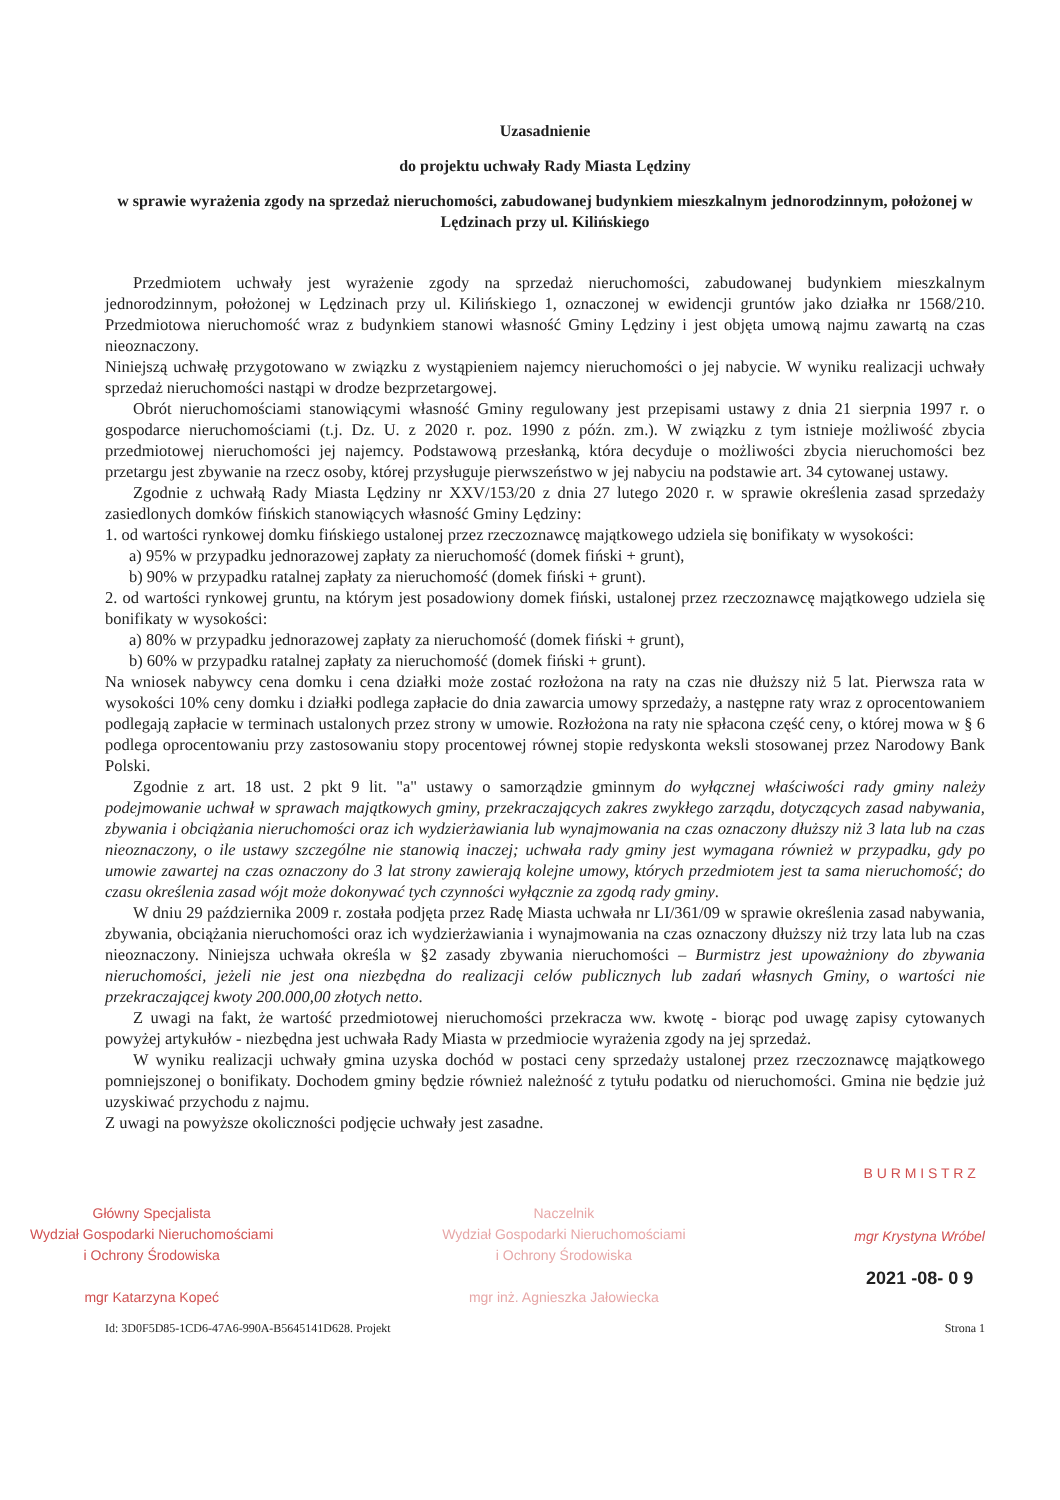Uzasadnienie
do projektu uchwały Rady Miasta Lędziny
w sprawie wyrażenia zgody na sprzedaż nieruchomości, zabudowanej budynkiem mieszkalnym jednorodzinnym, położonej w Lędzinach przy ul. Kilińskiego
Przedmiotem uchwały jest wyrażenie zgody na sprzedaż nieruchomości, zabudowanej budynkiem mieszkalnym jednorodzinnym, położonej w Lędzinach przy ul. Kilińskiego 1, oznaczonej w ewidencji gruntów jako działka nr 1568/210. Przedmiotowa nieruchomość wraz z budynkiem stanowi własność Gminy Lędziny i jest objęta umową najmu zawartą na czas nieoznaczony.
Niniejszą uchwałę przygotowano w związku z wystąpieniem najemcy nieruchomości o jej nabycie. W wyniku realizacji uchwały sprzedaż nieruchomości nastąpi w drodze bezprzetargowej.
Obrót nieruchomościami stanowiącymi własność Gminy regulowany jest przepisami ustawy z dnia 21 sierpnia 1997 r. o gospodarce nieruchomościami (t.j. Dz. U. z 2020 r. poz. 1990 z późn. zm.). W związku z tym istnieje możliwość zbycia przedmiotowej nieruchomości jej najemcy. Podstawową przesłanką, która decyduje o możliwości zbycia nieruchomości bez przetargu jest zbywanie na rzecz osoby, której przysługuje pierwszeństwo w jej nabyciu na podstawie art. 34 cytowanej ustawy.
Zgodnie z uchwałą Rady Miasta Lędziny nr XXV/153/20 z dnia 27 lutego 2020 r. w sprawie określenia zasad sprzedaży zasiedlonych domków fińskich stanowiących własność Gminy Lędziny:
1. od wartości rynkowej domku fińskiego ustalonej przez rzeczoznawcę majątkowego udziela się bonifikaty w wysokości:
a) 95% w przypadku jednorazowej zapłaty za nieruchomość (domek fiński + grunt),
b) 90% w przypadku ratalnej zapłaty za nieruchomość (domek fiński + grunt).
2. od wartości rynkowej gruntu, na którym jest posadowiony domek fiński, ustalonej przez rzeczoznawcę majątkowego udziela się bonifikaty w wysokości:
a) 80% w przypadku jednorazowej zapłaty za nieruchomość (domek fiński + grunt),
b) 60% w przypadku ratalnej zapłaty za nieruchomość (domek fiński + grunt).
Na wniosek nabywcy cena domku i cena działki może zostać rozłożona na raty na czas nie dłuższy niż 5 lat. Pierwsza rata w wysokości 10% ceny domku i działki podlega zapłacie do dnia zawarcia umowy sprzedaży, a następne raty wraz z oprocentowaniem podlegają zapłacie w terminach ustalonych przez strony w umowie. Rozłożona na raty nie spłacona część ceny, o której mowa w § 6 podlega oprocentowaniu przy zastosowaniu stopy procentowej równej stopie redyskonta weksli stosowanej przez Narodowy Bank Polski.
Zgodnie z art. 18 ust. 2 pkt 9 lit. "a" ustawy o samorządzie gminnym do wyłącznej właściwości rady gminy należy podejmowanie uchwał w sprawach majątkowych gminy, przekraczających zakres zwykłego zarządu, dotyczących zasad nabywania, zbywania i obciążania nieruchomości oraz ich wydzierżawiania lub wynajmowania na czas oznaczony dłuższy niż 3 lata lub na czas nieoznaczony, o ile ustawy szczególne nie stanowią inaczej; uchwała rady gminy jest wymagana również w przypadku, gdy po umowie zawartej na czas oznaczony do 3 lat strony zawierają kolejne umowy, których przedmiotem jest ta sama nieruchomość; do czasu określenia zasad wójt może dokonywać tych czynności wyłącznie za zgodą rady gminy.
W dniu 29 października 2009 r. została podjęta przez Radę Miasta uchwała nr LI/361/09 w sprawie określenia zasad nabywania, zbywania, obciążania nieruchomości oraz ich wydzierżawiania i wynajmowania na czas oznaczony dłuższy niż trzy lata lub na czas nieoznaczony. Niniejsza uchwała określa w §2 zasady zbywania nieruchomości – Burmistrz jest upoważniony do zbywania nieruchomości, jeżeli nie jest ona niezbędna do realizacji celów publicznych lub zadań własnych Gminy, o wartości nie przekraczającej kwoty 200.000,00 złotych netto.
Z uwagi na fakt, że wartość przedmiotowej nieruchomości przekracza ww. kwotę - biorąc pod uwagę zapisy cytowanych powyżej artykułów - niezbędna jest uchwała Rady Miasta w przedmiocie wyrażenia zgody na jej sprzedaż.
W wyniku realizacji uchwały gmina uzyska dochód w postaci ceny sprzedaży ustalonej przez rzeczoznawcę majątkowego pomniejszonej o bonifikaty. Dochodem gminy będzie również należność z tytułu podatku od nieruchomości. Gmina nie będzie już uzyskiwać przychodu z najmu.
Z uwagi na powyższe okoliczności podjęcie uchwały jest zasadne.
Główny Specjalista
Wydział Gospodarki Nieruchomościami
i Ochrony Środowiska
mgr Katarzyna Kopeć
Naczelnik
Wydział Gospodarki Nieruchomościami
i Ochrony Środowiska
mgr inż. Agnieszka Jałowiecka
B U R M I S T R Z
mgr Krystyna Wróbel
2021 -08- 0 9
Id: 3D0F5D85-1CD6-47A6-990A-B5645141D628. Projekt Strona 1